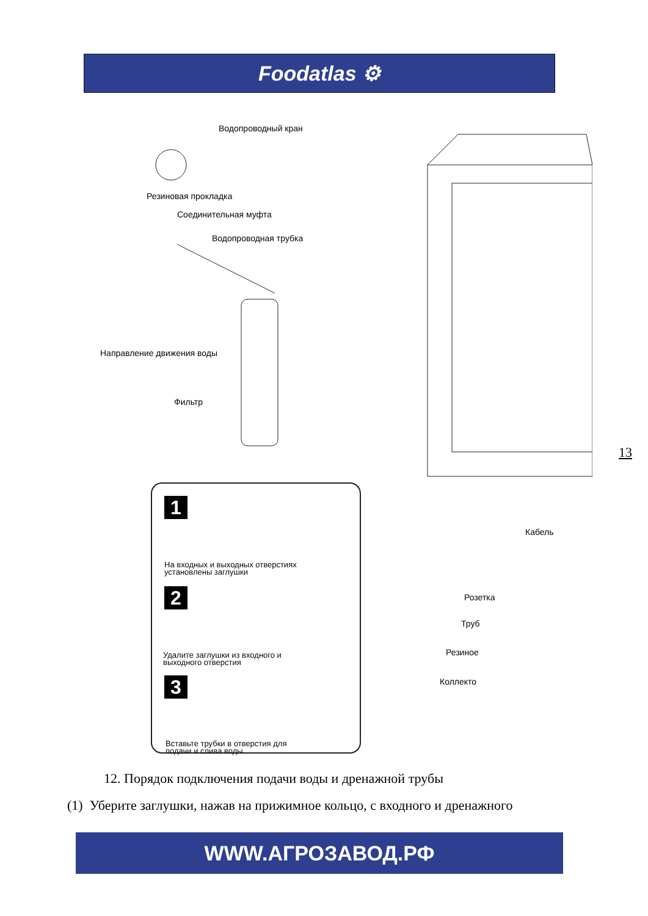Foodatlas ⚙
Водопроводный кран
Резиновая прокладка
Соединительная муфта
Водопроводная трубка
Направление движения воды
Фильтр
Кабель
Розетка
Труб
Резиное
Коллекто
1
На входных и выходных отверстиях
установлены заглушки
2
Удалите заглушки из входного и
выходного отверстия
3
Вставьте трубки в отверстия для
подачи и слива воды
13
12. Порядок подключения подачи воды и дренажной трубы
(1) Уберите заглушки, нажав на прижимное кольцо, с входного и дренажного
WWW.АГРОЗАВОД.РФ